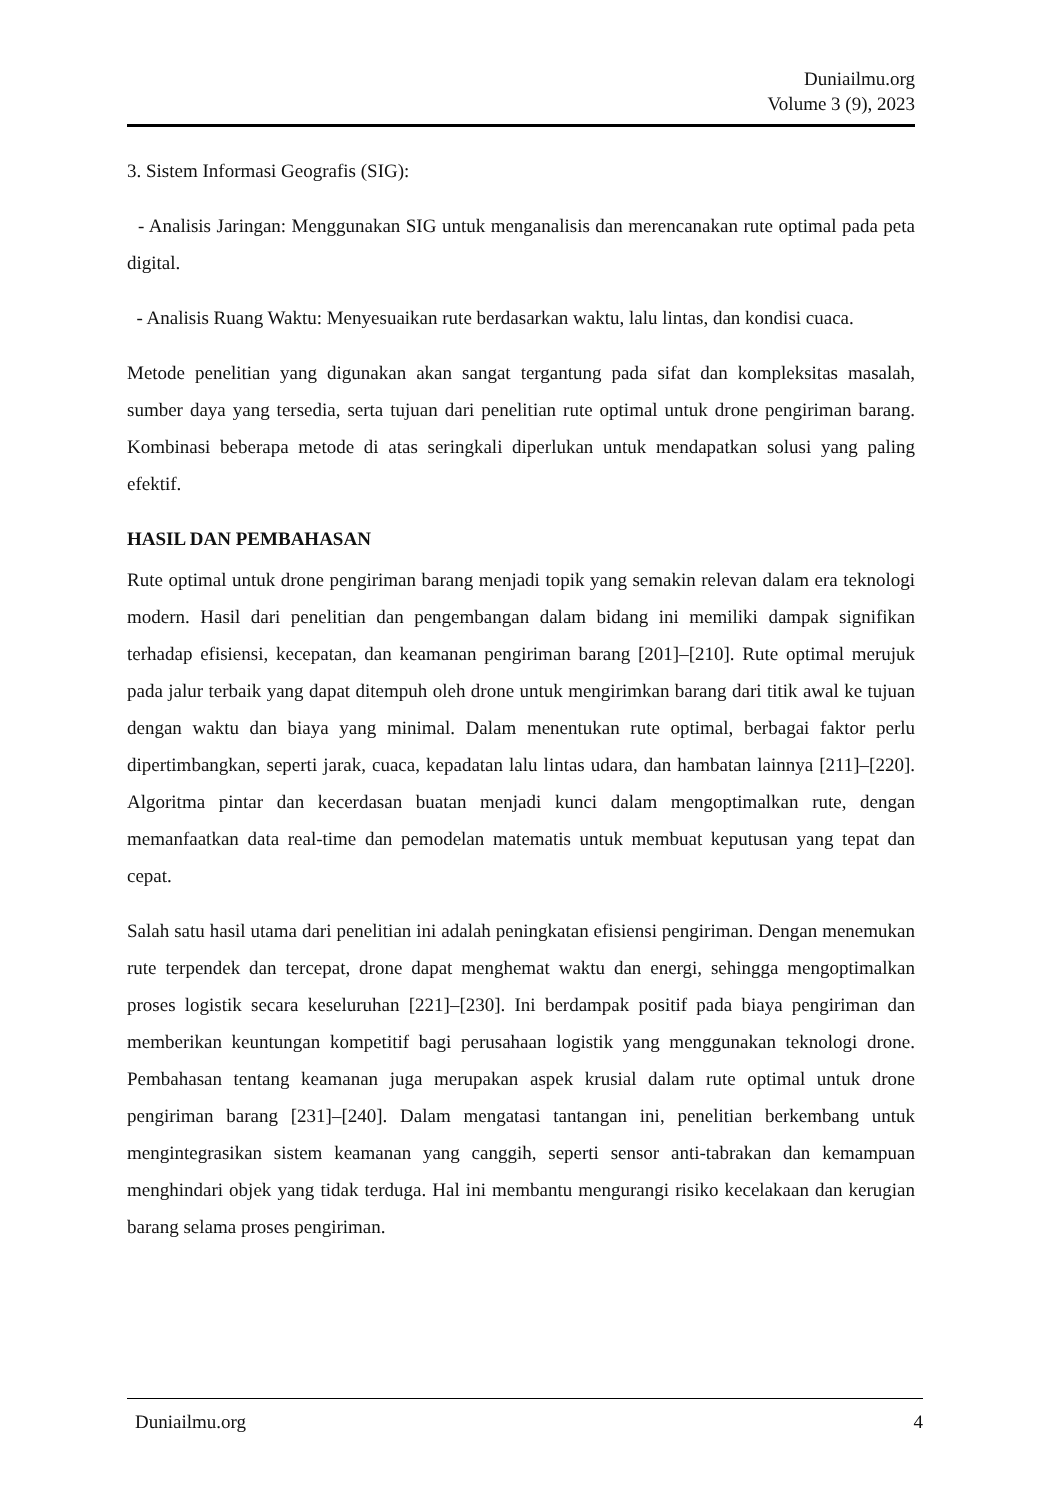Duniailmu.org
Volume 3 (9), 2023
3. Sistem Informasi Geografis (SIG):
- Analisis Jaringan: Menggunakan SIG untuk menganalisis dan merencanakan rute optimal pada peta digital.
- Analisis Ruang Waktu: Menyesuaikan rute berdasarkan waktu, lalu lintas, dan kondisi cuaca.
Metode penelitian yang digunakan akan sangat tergantung pada sifat dan kompleksitas masalah, sumber daya yang tersedia, serta tujuan dari penelitian rute optimal untuk drone pengiriman barang. Kombinasi beberapa metode di atas seringkali diperlukan untuk mendapatkan solusi yang paling efektif.
HASIL DAN PEMBAHASAN
Rute optimal untuk drone pengiriman barang menjadi topik yang semakin relevan dalam era teknologi modern. Hasil dari penelitian dan pengembangan dalam bidang ini memiliki dampak signifikan terhadap efisiensi, kecepatan, dan keamanan pengiriman barang [201]–[210]. Rute optimal merujuk pada jalur terbaik yang dapat ditempuh oleh drone untuk mengirimkan barang dari titik awal ke tujuan dengan waktu dan biaya yang minimal. Dalam menentukan rute optimal, berbagai faktor perlu dipertimbangkan, seperti jarak, cuaca, kepadatan lalu lintas udara, dan hambatan lainnya [211]–[220]. Algoritma pintar dan kecerdasan buatan menjadi kunci dalam mengoptimalkan rute, dengan memanfaatkan data real-time dan pemodelan matematis untuk membuat keputusan yang tepat dan cepat.
Salah satu hasil utama dari penelitian ini adalah peningkatan efisiensi pengiriman. Dengan menemukan rute terpendek dan tercepat, drone dapat menghemat waktu dan energi, sehingga mengoptimalkan proses logistik secara keseluruhan [221]–[230]. Ini berdampak positif pada biaya pengiriman dan memberikan keuntungan kompetitif bagi perusahaan logistik yang menggunakan teknologi drone. Pembahasan tentang keamanan juga merupakan aspek krusial dalam rute optimal untuk drone pengiriman barang [231]–[240]. Dalam mengatasi tantangan ini, penelitian berkembang untuk mengintegrasikan sistem keamanan yang canggih, seperti sensor anti-tabrakan dan kemampuan menghindari objek yang tidak terduga. Hal ini membantu mengurangi risiko kecelakaan dan kerugian barang selama proses pengiriman.
Duniailmu.org 4